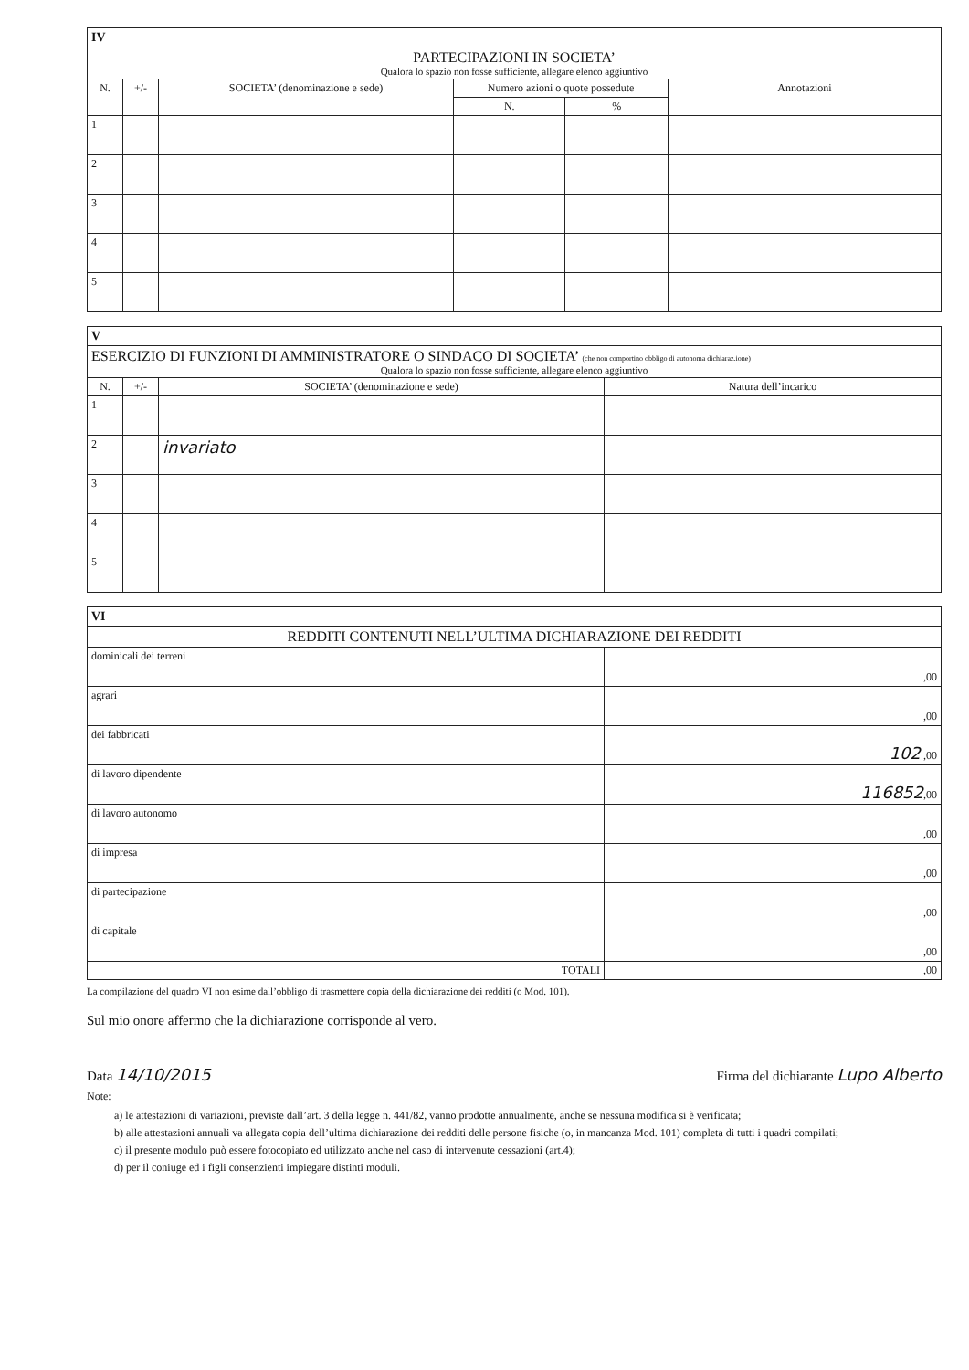| IV | | | | | |
| PARTECIPAZIONI IN SOCIETA’ Qualora lo spazio non fosse sufficiente, allegare elenco aggiuntivo | | | | | |
| N. | +/- | SOCIETA’ (denominazione e sede) | Numero azioni o quote possedute | | Annotazioni |
| | | | N. | % | |
| 1 | | | | | |
| 2 | | | | | |
| 3 | | | | | |
| 4 | | | | | |
| 5 | | | | | |
| V | | | |
| ESERCIZIO DI FUNZIONI DI AMMINISTRATORE O SINDACO DI SOCIETA’ (che non comportino obbligo di autonoma dichiaraz.ione) Qualora lo spazio non fosse sufficiente, allegare elenco aggiuntivo | | | |
| N. | +/- | SOCIETA’ (denominazione e sede) | Natura dell’incarico |
| 1 | | | |
| 2 | | invariato | |
| 3 | | | |
| 4 | | | |
| 5 | | | |
| VI | |
| REDDITI CONTENUTI NELL’ULTIMA DICHIARAZIONE DEI REDDITI | |
| dominicali dei terreni | ,00 |
| agrari | ,00 |
| dei fabbricati | 102 ,00 |
| di lavoro dipendente | 116852 ,00 |
| di lavoro autonomo | ,00 |
| di impresa | ,00 |
| di partecipazione | ,00 |
| di capitale | ,00 |
| TOTALI | ,00 |
La compilazione del quadro VI non esime dall’obbligo di trasmettere copia della dichiarazione dei redditi (o Mod. 101).
Sul mio onore affermo che la dichiarazione corrisponde al vero.
Data 14/10/2015 Firma del dichiarante Lupo Alberto
Note:
a) le attestazioni di variazioni, previste dall’art. 3 della legge n. 441/82, vanno prodotte annualmente, anche se nessuna modifica si è verificata;
b) alle attestazioni annuali va allegata copia dell’ultima dichiarazione dei redditi delle persone fisiche (o, in mancanza Mod. 101) completa di tutti i quadri compilati;
c) il presente modulo può essere fotocopiato ed utilizzato anche nel caso di intervenute cessazioni (art.4);
d) per il coniuge ed i figli consenzienti impiegare distinti moduli.